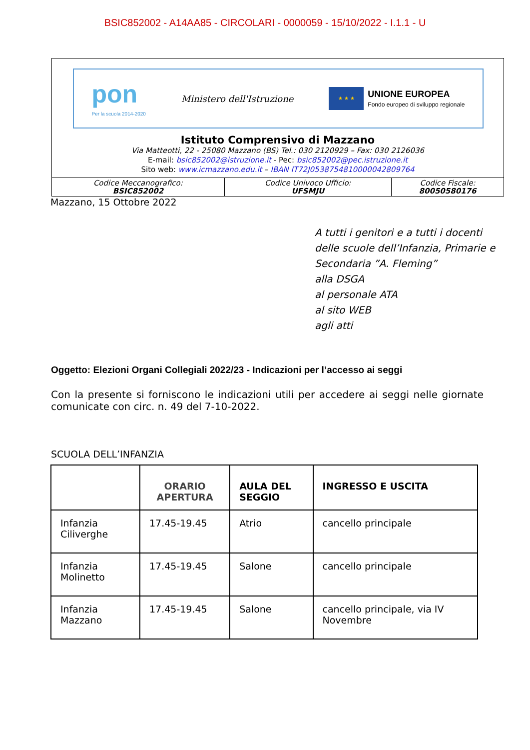BSIC852002 - A14AA85 - CIRCOLARI - 0000059 - 15/10/2022 - I.1.1 - U
pon
Per la scuola 2014-2020
Ministero dell'Istruzione
★ ★ ★
UNIONE EUROPEA
Fondo europeo di sviluppo regionale
Istituto Comprensivo di Mazzano
Via Matteotti, 22 - 25080 Mazzano (BS) Tel.: 030 2120929 – Fax: 030 2126036
E-mail: bsic852002@istruzione.it - Pec: bsic852002@pec.istruzione.it
Sito web: www.icmazzano.edu.it – IBAN IT72J0538754810000042809764
| Codice Meccanografico: BSIC852002 | Codice Univoco Ufficio: UFSMJU | Codice Fiscale: 80050580176 |
Mazzano, 15 Ottobre 2022
A tutti i genitori e a tutti i docenti
delle scuole dell’Infanzia, Primarie e Secondaria ”A. Fleming”
alla DSGA
al personale ATA
al sito WEB
agli atti
Oggetto: Elezioni Organi Collegiali 2022/23 - Indicazioni per l’accesso ai seggi
Con la presente si forniscono le indicazioni utili per accedere ai seggi nelle giornate comunicate con circ. n. 49 del 7-10-2022.
SCUOLA DELL’INFANZIA
| | ORARIO APERTURA | AULA DEL SEGGIO | INGRESSO E USCITA |
| --- | --- | --- | --- |
| Infanzia Ciliverghe | 17.45-19.45 | Atrio | cancello principale |
| Infanzia Molinetto | 17.45-19.45 | Salone | cancello principale |
| Infanzia Mazzano | 17.45-19.45 | Salone | cancello principale, via IV Novembre |